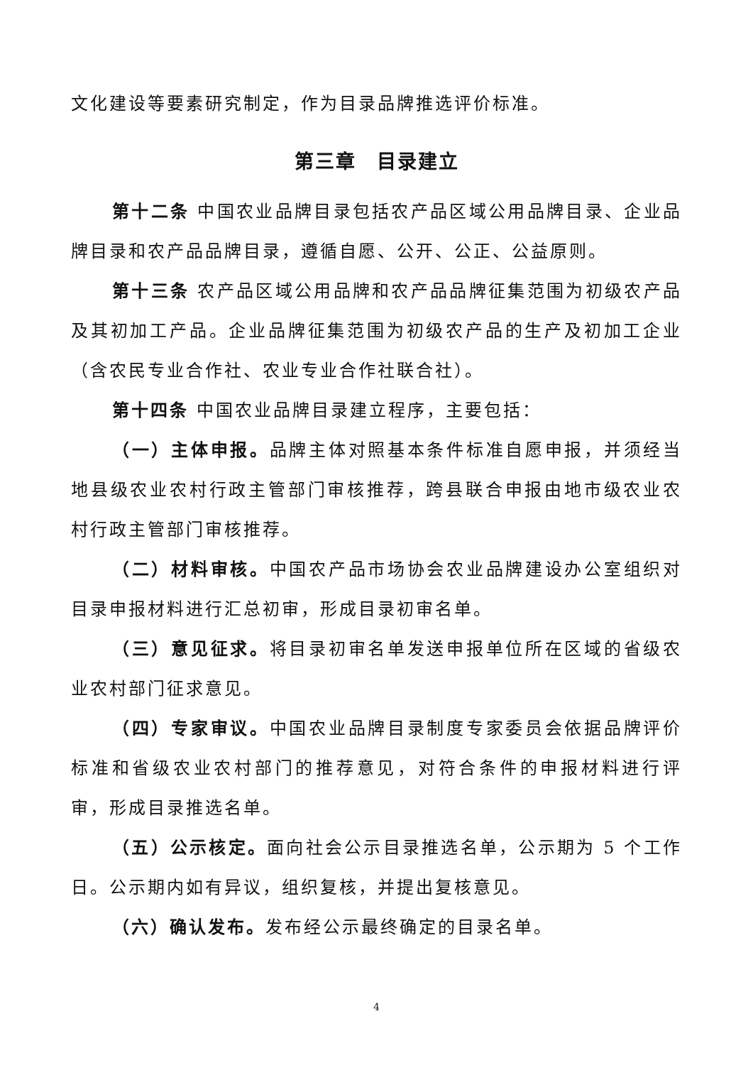文化建设等要素研究制定，作为目录品牌推选评价标准。
第三章　目录建立
第十二条 中国农业品牌目录包括农产品区域公用品牌目录、企业品牌目录和农产品品牌目录，遵循自愿、公开、公正、公益原则。
第十三条 农产品区域公用品牌和农产品品牌征集范围为初级农产品及其初加工产品。企业品牌征集范围为初级农产品的生产及初加工企业（含农民专业合作社、农业专业合作社联合社）。
第十四条 中国农业品牌目录建立程序，主要包括：
（一）主体申报。品牌主体对照基本条件标准自愿申报，并须经当地县级农业农村行政主管部门审核推荐，跨县联合申报由地市级农业农村行政主管部门审核推荐。
（二）材料审核。中国农产品市场协会农业品牌建设办公室组织对目录申报材料进行汇总初审，形成目录初审名单。
（三）意见征求。将目录初审名单发送申报单位所在区域的省级农业农村部门征求意见。
（四）专家审议。中国农业品牌目录制度专家委员会依据品牌评价标准和省级农业农村部门的推荐意见，对符合条件的申报材料进行评审，形成目录推选名单。
（五）公示核定。面向社会公示目录推选名单，公示期为 5 个工作日。公示期内如有异议，组织复核，并提出复核意见。
（六）确认发布。发布经公示最终确定的目录名单。
4